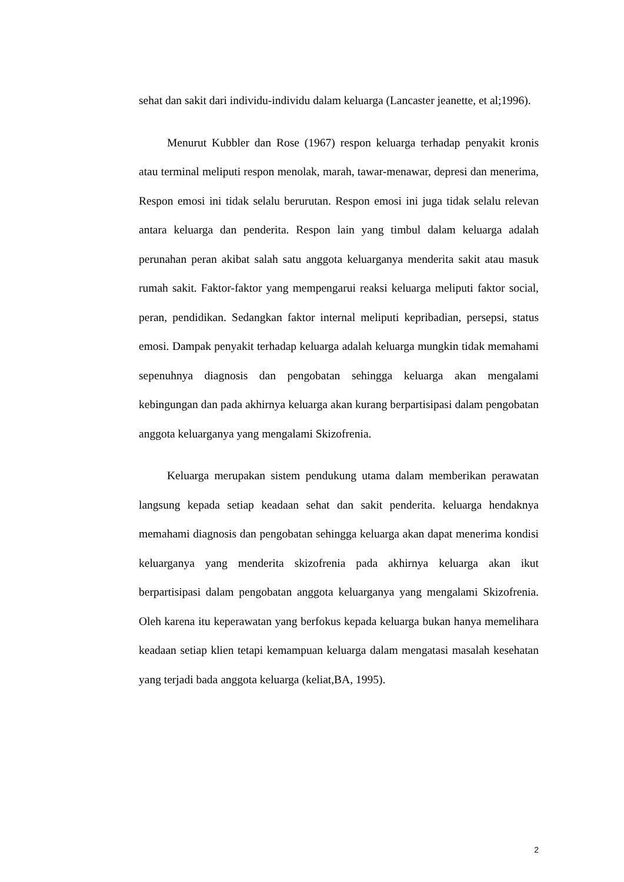sehat dan sakit dari individu-individu dalam keluarga (Lancaster jeanette, et al;1996).
Menurut Kubbler dan Rose (1967) respon keluarga terhadap penyakit kronis atau terminal meliputi respon menolak, marah, tawar-menawar, depresi dan menerima, Respon emosi ini tidak selalu berurutan. Respon emosi ini juga tidak selalu relevan antara keluarga dan penderita. Respon lain yang timbul dalam keluarga adalah perunahan peran akibat salah satu anggota keluarganya menderita sakit atau masuk rumah sakit. Faktor-faktor yang mempengarui reaksi keluarga meliputi faktor social, peran, pendidikan. Sedangkan faktor internal meliputi kepribadian, persepsi, status emosi. Dampak penyakit terhadap keluarga adalah keluarga mungkin tidak memahami sepenuhnya diagnosis dan pengobatan sehingga keluarga akan mengalami kebingungan dan pada akhirnya keluarga akan kurang berpartisipasi dalam pengobatan anggota keluarganya yang mengalami Skizofrenia.
Keluarga merupakan sistem pendukung utama dalam memberikan perawatan langsung kepada setiap keadaan sehat dan sakit penderita. keluarga hendaknya memahami diagnosis dan pengobatan sehingga keluarga akan dapat menerima kondisi keluarganya yang menderita skizofrenia pada akhirnya keluarga akan ikut berpartisipasi dalam pengobatan anggota keluarganya yang mengalami Skizofrenia. Oleh karena itu keperawatan yang berfokus kepada keluarga bukan hanya memelihara keadaan setiap klien tetapi kemampuan keluarga dalam mengatasi masalah kesehatan yang terjadi bada anggota keluarga (keliat,BA, 1995).
2